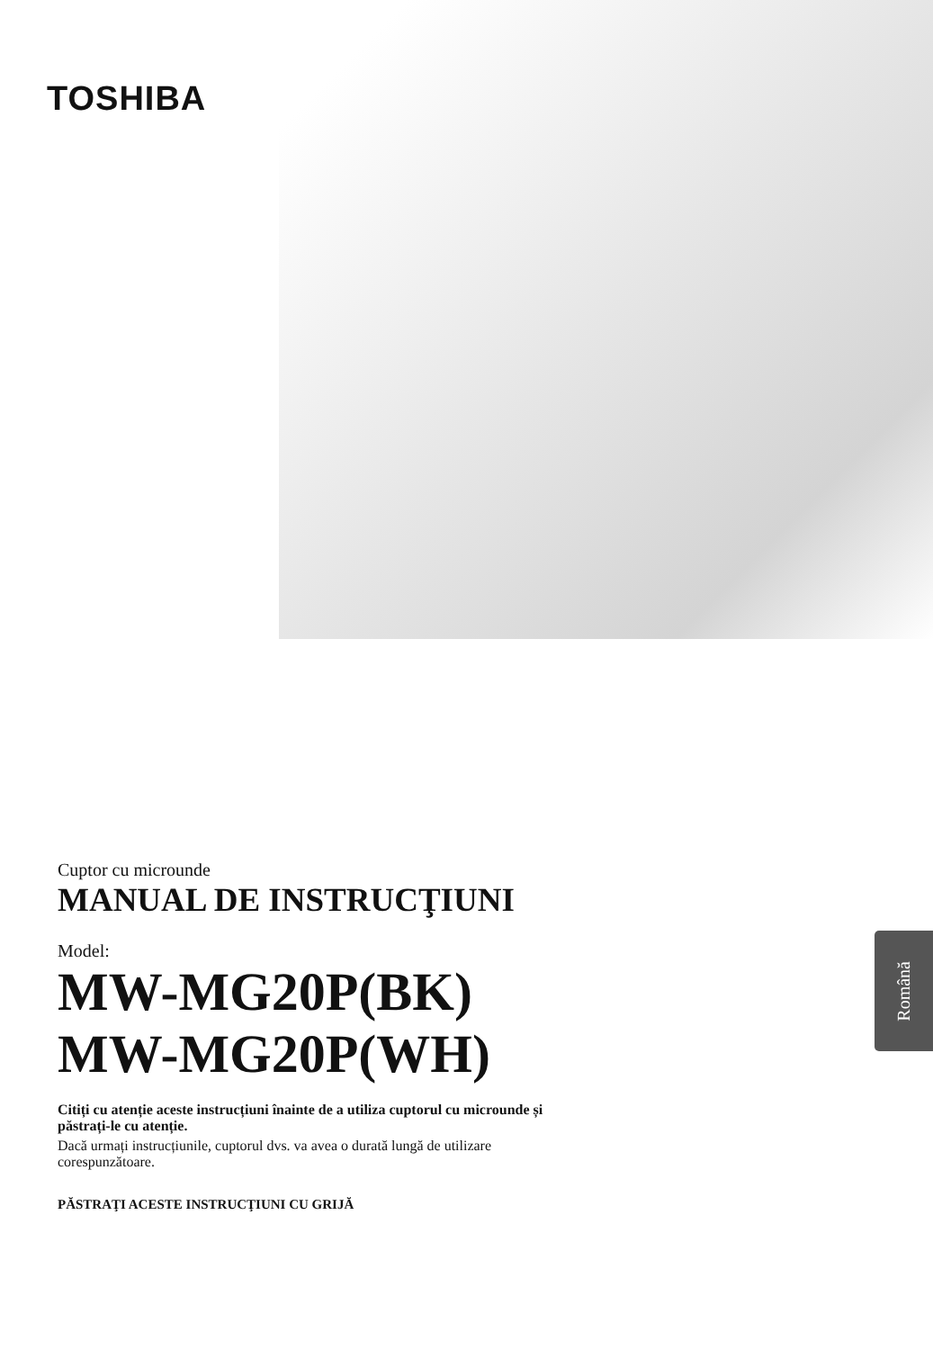TOSHIBA
Cuptor cu microunde
MANUAL DE INSTRUCŢIUNI
Model:
MW-MG20P(BK)
MW-MG20P(WH)
Citiți cu atenție aceste instrucțiuni înainte de a utiliza cuptorul cu microunde și păstrați-le cu atenție.
Dacă urmați instrucțiunile, cuptorul dvs. va avea o durată lungă de utilizare corespunzătoare.
PĂSTRAŢI ACESTE INSTRUCŢIUNI CU GRIJĂ
Română